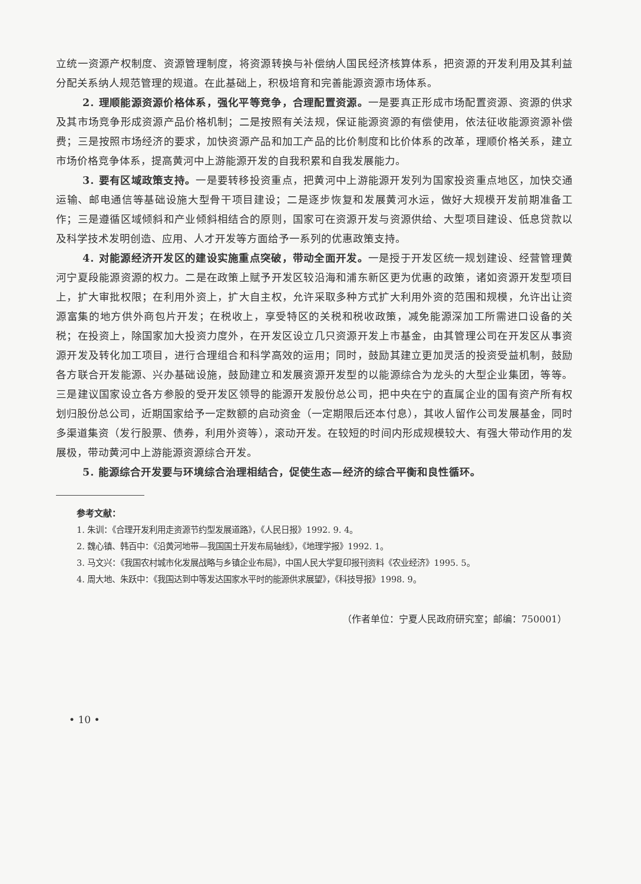立统一资源产权制度、资源管理制度，将资源转换与补偿纳人国民经济核算体系，把资源的开发利用及其利益分配关系纳人规范管理的规道。在此基础上，积极培育和完善能源资源市场体系。
2. 理顺能源资源价格体系，强化平等竞争，合理配置资源。一是要真正形成市场配置资源、资源的供求及其市场竞争形成资源产品价格机制；二是按照有关法规，保证能源资源的有偿使用，依法征收能源资源补偿费；三是按照市场经济的要求，加快资源产品和加工产品的比价制度和比价体系的改革，理顺价格关系，建立市场价格竞争体系，提高黄河中上游能源开发的自我积累和自我发展能力。
3. 要有区域政策支持。一是要转移投资重点，把黄河中上游能源开发列为国家投资重点地区，加快交通运输、邮电通信等基础设施大型骨干项目建设；二是逐步恢复和发展黄河水运，做好大规模开发前期准备工作；三是遵循区域倾斜和产业倾斜相结合的原则，国家可在资源开发与资源供给、大型项目建设、低息贷款以及科学技术发明创造、应用、人才开发等方面给予一系列的优惠政策支持。
4. 对能源经济开发区的建设实施重点突破，带动全面开发。一是授于开发区统一规划建设、经营管理黄河宁夏段能源资源的权力。二是在政策上赋予开发区较沿海和浦东新区更为优惠的政策，诸如资源开发型项目上，扩大审批权限；在利用外资上，扩大自主权，允许采取多种方式扩大利用外资的范围和规模，允许出让资源富集的地方供外商包片开发；在税收上，享受特区的关税和税收政策，减免能源深加工所需进口设备的关税；在投资上，除国家加大投资力度外，在开发区设立几只资源开发上市基金，由其管理公司在开发区从事资源开发及转化加工项目，进行合理组合和科学高效的运用；同时，鼓励其建立更加灵活的投资受益机制，鼓励各方联合开发能源、兴办基础设施，鼓励建立和发展资源开发型的以能源综合为龙头的大型企业集团，等等。三是建议国家设立各方参股的受开发区领导的能源开发股份总公司，把中央在宁的直属企业的国有资产所有权划归股份总公司，近期国家给予一定数额的启动资金（一定期限后还本付息），其收人留作公司发展基金，同时多渠道集资（发行股票、债券，利用外资等），滚动开发。在较短的时间内形成规模较大、有强大带动作用的发展极，带动黄河中上游能源资源综合开发。
5. 能源综合开发要与环境综合治理相结合，促使生态—经济的综合平衡和良性循环。
参考文献：
1. 朱训：《合理开发利用走资源节约型发展道路》，《人民日报》1992. 9. 4。
2. 魏心镇、韩百中：《沿黄河地带—我国国土开发布局轴线》，《地理学报》1992. 1。
3. 马文兴：《我国农村城市化发展战略与乡镇企业布局》，中国人民大学复印报刊资料《农业经济》1995. 5。
4. 周大地、朱跃中：《我国达到中等发达国家水平时的能源供求展望》，《科技导报》1998. 9。
（作者单位：宁夏人民政府研究室；邮编：750001）
• 10 •